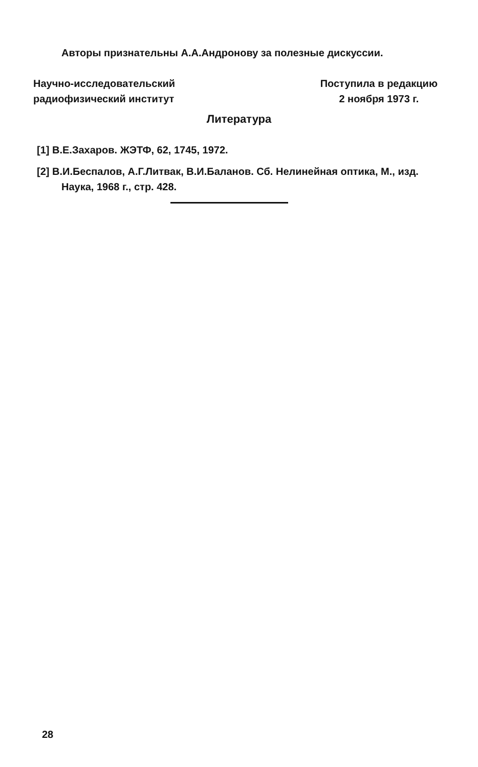Авторы признательны А.А.Андронову за полезные дискуссии.
Научно-исследовательский
радиофизический институт
Поступила в редакцию
2 ноября 1973 г.
Литература
[1] В.Е.Захаров. ЖЭТФ, 62, 1745, 1972.
[2] В.И.Беспалов, А.Г.Литвак, В.И.Баланов. Сб. Нелинейная оптика, М., изд. Наука, 1968 г., стр. 428.
28